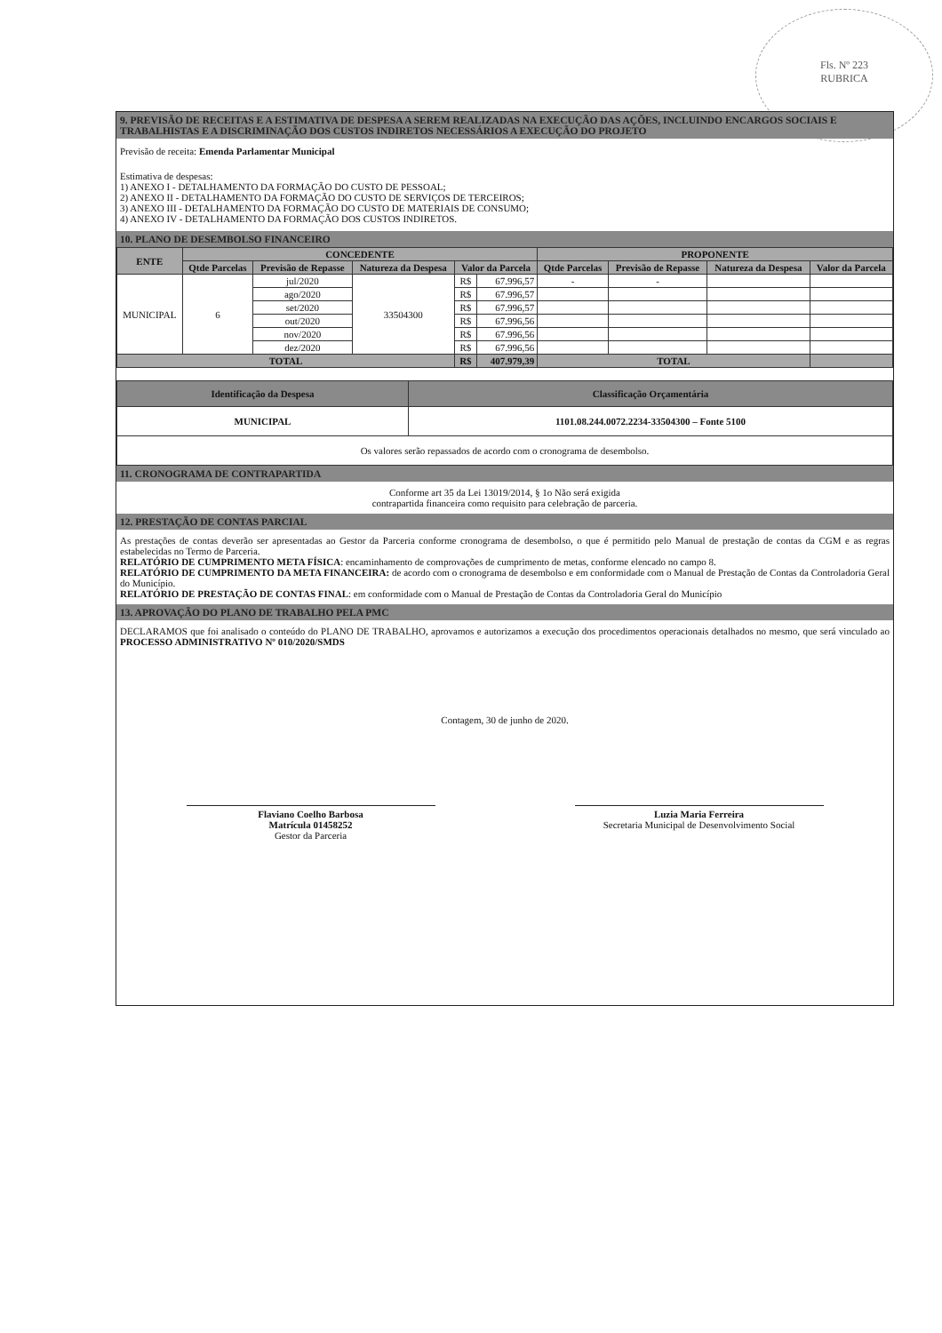Fls. Nº 223
RUBRICA
9. PREVISÃO DE RECEITAS E A ESTIMATIVA DE DESPESA A SEREM REALIZADAS NA EXECUÇÃO DAS AÇÕES, INCLUINDO ENCARGOS SOCIAIS E TRABALHISTAS E A DISCRIMINAÇÃO DOS CUSTOS INDIRETOS NECESSÁRIOS A EXECUÇÃO DO PROJETO
Previsão de receita: Emenda Parlamentar Municipal
Estimativa de despesas:
1) ANEXO I - DETALHAMENTO DA FORMAÇÃO DO CUSTO DE PESSOAL;
2) ANEXO II - DETALHAMENTO DA FORMAÇÃO DO CUSTO DE SERVIÇOS DE TERCEIROS;
3) ANEXO III - DETALHAMENTO DA FORMAÇÃO DO CUSTO DE MATERIAIS DE CONSUMO;
4) ANEXO IV - DETALHAMENTO DA FORMAÇÃO DOS CUSTOS INDIRETOS.
10. PLANO DE DESEMBOLSO FINANCEIRO
| ENTE | CONCEDENTE | | | | | PROPONENTE | | | |
| --- | --- | --- | --- | --- | --- | --- | --- | --- | --- |
| | Qtde Parcelas | Previsão de Repasse | Natureza da Despesa | Valor da Parcela | | Qtde Parcelas | Previsão de Repasse | Natureza da Despesa | Valor da Parcela |
| MUNICIPAL | 6 | jul/2020 | 33504300 | R$ | 67.996,57 | - | - | | |
| | | ago/2020 | | R$ | 67.996,57 | | | | |
| | | set/2020 | | R$ | 67.996,57 | | | | |
| | | out/2020 | | R$ | 67.996,56 | | | | |
| | | nov/2020 | | R$ | 67.996,56 | | | | |
| | | dez/2020 | | R$ | 67.996,56 | | | | |
| TOTAL | | | | R$ | 407.979,39 | TOTAL | | | |
| Identificação da Despesa | Classificação Orçamentária |
| --- | --- |
| MUNICIPAL | 1101.08.244.0072.2234-33504300 – Fonte 5100 |
| Os valores serão repassados de acordo com o cronograma de desembolso. | |
11. CRONOGRAMA DE CONTRAPARTIDA
Conforme art 35 da Lei 13019/2014, § 1o Não será exigida
contrapartida financeira como requisito para celebração de parceria.
12. PRESTAÇÃO DE CONTAS PARCIAL
As prestações de contas deverão ser apresentadas ao Gestor da Parceria conforme cronograma de desembolso, o que é permitido pelo Manual de prestação de contas da CGM e as regras estabelecidas no Termo de Parceria.
RELATÓRIO DE CUMPRIMENTO META FÍSICA: encaminhamento de comprovações de cumprimento de metas, conforme elencado no campo 8.
RELATÓRIO DE CUMPRIMENTO DA META FINANCEIRA: de acordo com o cronograma de desembolso e em conformidade com o Manual de Prestação de Contas da Controladoria Geral do Município.
RELATÓRIO DE PRESTAÇÃO DE CONTAS FINAL: em conformidade com o Manual de Prestação de Contas da Controladoria Geral do Município
13. APROVAÇÃO DO PLANO DE TRABALHO PELA PMC
DECLARAMOS que foi analisado o conteúdo do PLANO DE TRABALHO, aprovamos e autorizamos a execução dos procedimentos operacionais detalhados no mesmo, que será vinculado ao PROCESSO ADMINISTRATIVO Nº 010/2020/SMDS
Contagem, 30 de junho de 2020.
Flaviano Coelho Barbosa
Matrícula 01458252
Gestor da Parceria
Luzia Maria Ferreira
Secretaria Municipal de Desenvolvimento Social